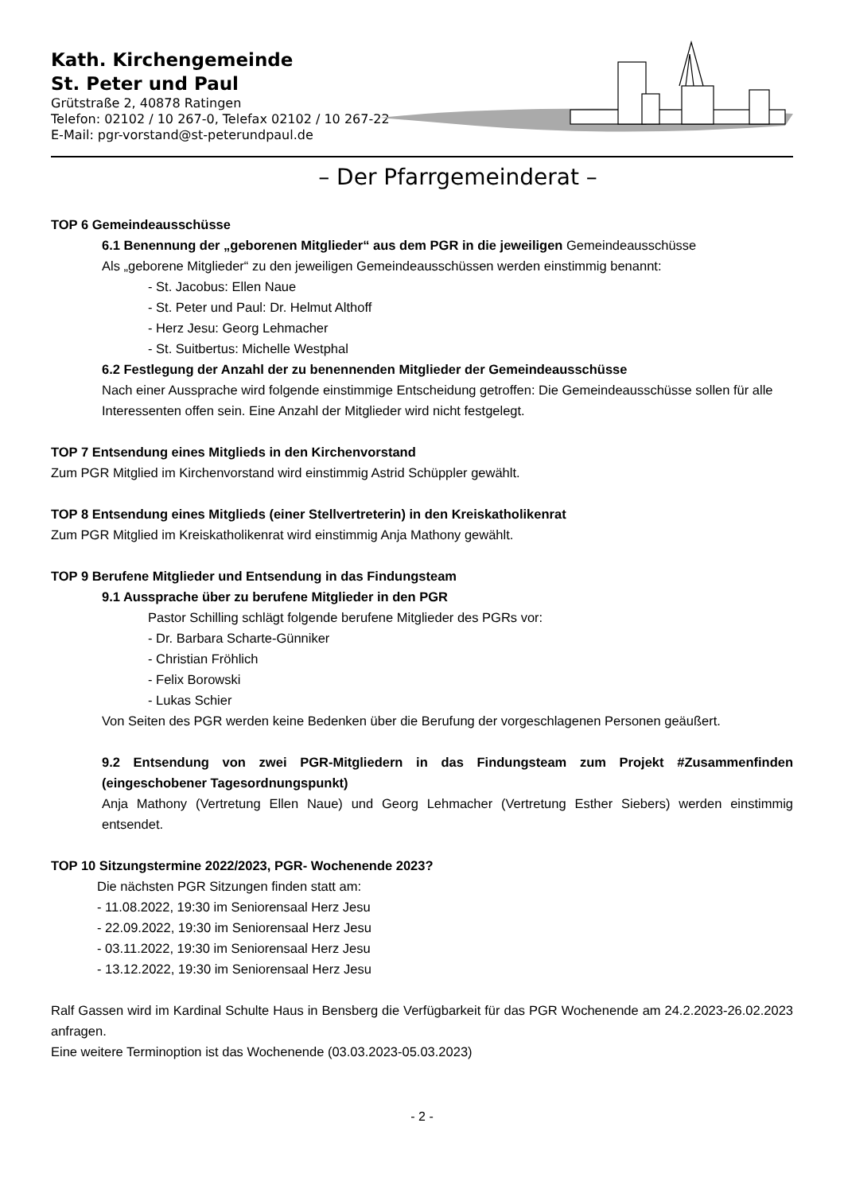Kath. Kirchengemeinde
St. Peter und Paul
Grütstraße 2, 40878 Ratingen
Telefon: 02102 / 10 267-0, Telefax 02102 / 10 267-22
E-Mail: pgr-vorstand@st-peterundpaul.de
– Der Pfarrgemeinderat –
TOP 6 Gemeindeausschüsse
6.1 Benennung der „geborenen Mitglieder“ aus dem PGR in die jeweiligen Gemeindeausschüsse
Als „geborene Mitglieder“ zu den jeweiligen Gemeindeausschüssen werden einstimmig benannt:
- St. Jacobus: Ellen Naue
- St. Peter und Paul: Dr. Helmut Althoff
- Herz Jesu: Georg Lehmacher
- St. Suitbertus: Michelle Westphal
6.2 Festlegung der Anzahl der zu benennenden Mitglieder der Gemeindeausschüsse
Nach einer Aussprache wird folgende einstimmige Entscheidung getroffen: Die Gemeindeausschüsse sollen für alle Interessenten offen sein. Eine Anzahl der Mitglieder wird nicht festgelegt.
TOP 7 Entsendung eines Mitglieds in den Kirchenvorstand
Zum PGR Mitglied im Kirchenvorstand wird einstimmig Astrid Schüppler gewählt.
TOP 8 Entsendung eines Mitglieds (einer Stellvertreterin) in den Kreiskatholikenrat
Zum PGR Mitglied im Kreiskatholikenrat wird einstimmig Anja Mathony gewählt.
TOP 9 Berufene Mitglieder und Entsendung in das Findungsteam
9.1 Aussprache über zu berufene Mitglieder in den PGR
Pastor Schilling schlägt folgende berufene Mitglieder des PGRs vor:
- Dr. Barbara Scharte-Günniker
- Christian Fröhlich
- Felix Borowski
- Lukas Schier
Von Seiten des PGR werden keine Bedenken über die Berufung der vorgeschlagenen Personen geäußert.
9.2 Entsendung von zwei PGR-Mitgliedern in das Findungsteam zum Projekt #Zusammenfinden (eingeschobener Tagesordnungspunkt)
Anja Mathony (Vertretung Ellen Naue) und Georg Lehmacher (Vertretung Esther Siebers) werden einstimmig entsendet.
TOP 10 Sitzungstermine 2022/2023, PGR- Wochenende 2023?
Die nächsten PGR Sitzungen finden statt am:
- 11.08.2022, 19:30 im Seniorensaal Herz Jesu
- 22.09.2022, 19:30 im Seniorensaal Herz Jesu
- 03.11.2022, 19:30 im Seniorensaal Herz Jesu
- 13.12.2022, 19:30 im Seniorensaal Herz Jesu
Ralf Gassen wird im Kardinal Schulte Haus in Bensberg die Verfügbarkeit für das PGR Wochenende am 24.2.2023-26.02.2023 anfragen.
Eine weitere Terminoption ist das Wochenende (03.03.2023-05.03.2023)
- 2 -